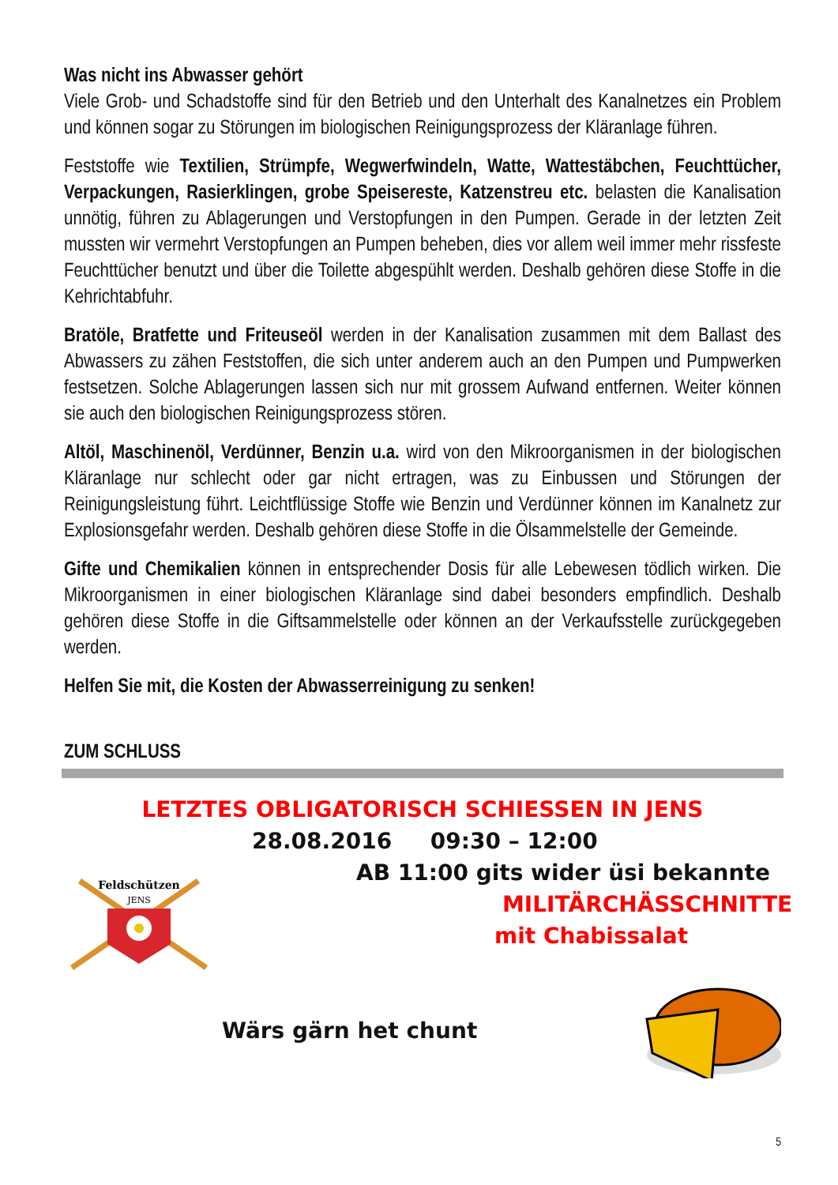Was nicht ins Abwasser gehört
Viele Grob- und Schadstoffe sind für den Betrieb und den Unterhalt des Kanalnetzes ein Problem und können sogar zu Störungen im biologischen Reinigungsprozess der Kläranlage führen.
Feststoffe wie Textilien, Strümpfe, Wegwerfwindeln, Watte, Wattestäbchen, Feuchttücher, Verpackungen, Rasierklingen, grobe Speisereste, Katzenstreu etc. belasten die Kanalisation unnötig, führen zu Ablagerungen und Verstopfungen in den Pumpen. Gerade in der letzten Zeit mussten wir vermehrt Verstopfungen an Pumpen beheben, dies vor allem weil immer mehr rissfeste Feuchttücher benutzt und über die Toilette abgespühlt werden. Deshalb gehören diese Stoffe in die Kehrichtabfuhr.
Bratöle, Bratfette und Friteuseöl werden in der Kanalisation zusammen mit dem Ballast des Abwassers zu zähen Feststoffen, die sich unter anderem auch an den Pumpen und Pumpwerken festsetzen. Solche Ablagerungen lassen sich nur mit grossem Aufwand entfernen. Weiter können sie auch den biologischen Reinigungsprozess stören.
Altöl, Maschinenöl, Verdünner, Benzin u.a. wird von den Mikroorganismen in der biologischen Kläranlage nur schlecht oder gar nicht ertragen, was zu Einbussen und Störungen der Reinigungsleistung führt. Leichtflüssige Stoffe wie Benzin und Verdünner können im Kanalnetz zur Explosionsgefahr werden. Deshalb gehören diese Stoffe in die Ölsammelstelle der Gemeinde.
Gifte und Chemikalien können in entsprechender Dosis für alle Lebewesen tödlich wirken. Die Mikroorganismen in einer biologischen Kläranlage sind dabei besonders empfindlich. Deshalb gehören diese Stoffe in die Giftsammelstelle oder können an der Verkaufsstelle zurückgegeben werden.
Helfen Sie mit, die Kosten der Abwasserreinigung zu senken!
ZUM SCHLUSS
LETZTES OBLIGATORISCH SCHIESSEN IN JENS
28.08.2016 09:30 – 12:00
Feldschützen
JENS
AB 11:00 gits wider üsi bekannte
MILITÄRCHÄSSCHNITTE
mit Chabissalat
Wärs gärn het chunt
5